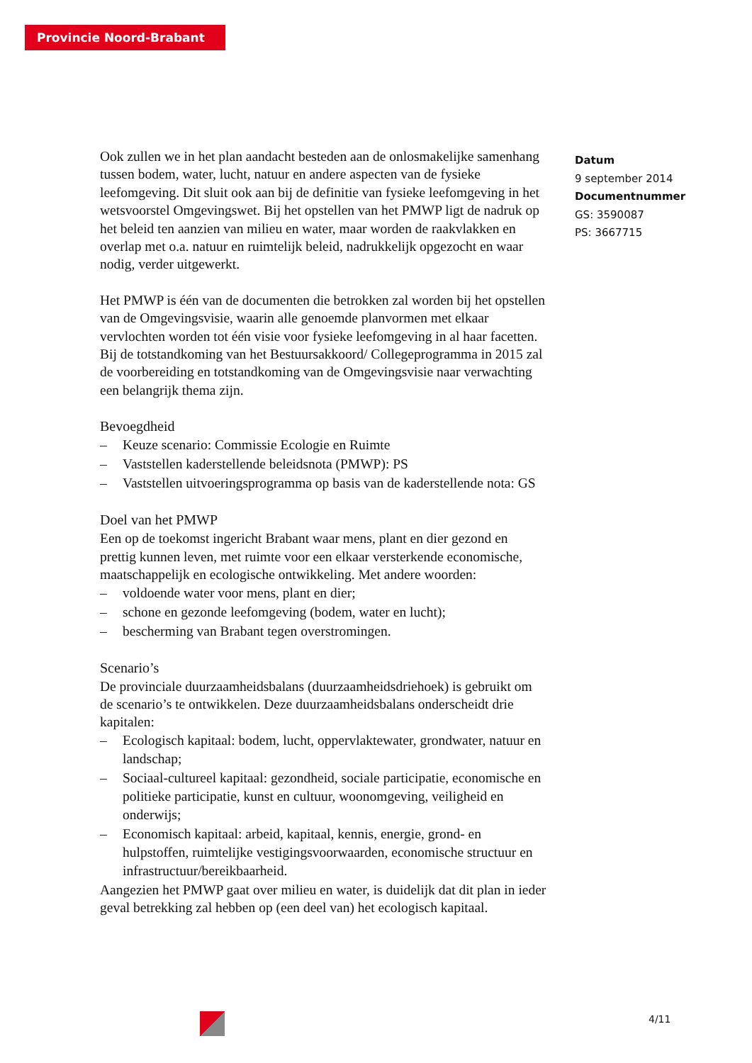Provincie Noord-Brabant
Ook zullen we in het plan aandacht besteden aan de onlosmakelijke samenhang tussen bodem, water, lucht, natuur en andere aspecten van de fysieke leefomgeving. Dit sluit ook aan bij de definitie van fysieke leefomgeving in het wetsvoorstel Omgevingswet. Bij het opstellen van het PMWP ligt de nadruk op het beleid ten aanzien van milieu en water, maar worden de raakvlakken en overlap met o.a. natuur en ruimtelijk beleid, nadrukkelijk opgezocht en waar nodig, verder uitgewerkt.
Het PMWP is één van de documenten die betrokken zal worden bij het opstellen van de Omgevingsvisie, waarin alle genoemde planvormen met elkaar vervlochten worden tot één visie voor fysieke leefomgeving in al haar facetten. Bij de totstandkoming van het Bestuursakkoord/ Collegeprogramma in 2015 zal de voorbereiding en totstandkoming van de Omgevingsvisie naar verwachting een belangrijk thema zijn.
Bevoegdheid
– Keuze scenario: Commissie Ecologie en Ruimte
– Vaststellen kaderstellende beleidsnota (PMWP): PS
– Vaststellen uitvoeringsprogramma op basis van de kaderstellende nota: GS
Doel van het PMWP
Een op de toekomst ingericht Brabant waar mens, plant en dier gezond en prettig kunnen leven, met ruimte voor een elkaar versterkende economische, maatschappelijk en ecologische ontwikkeling. Met andere woorden:
– voldoende water voor mens, plant en dier;
– schone en gezonde leefomgeving (bodem, water en lucht);
– bescherming van Brabant tegen overstromingen.
Scenario’s
De provinciale duurzaamheidsbalans (duurzaamheidsdriehoek) is gebruikt om de scenario’s te ontwikkelen. Deze duurzaamheidsbalans onderscheidt drie kapitalen:
– Ecologisch kapitaal: bodem, lucht, oppervlaktewater, grondwater, natuur en landschap;
– Sociaal-cultureel kapitaal: gezondheid, sociale participatie, economische en politieke participatie, kunst en cultuur, woonomgeving, veiligheid en onderwijs;
– Economisch kapitaal: arbeid, kapitaal, kennis, energie, grond- en hulpstoffen, ruimtelijke vestigingsvoorwaarden, economische structuur en infrastructuur/bereikbaarheid.
Aangezien het PMWP gaat over milieu en water, is duidelijk dat dit plan in ieder geval betrekking zal hebben op (een deel van) het ecologisch kapitaal.
Datum
9 september 2014
Documentnummer
GS: 3590087
PS: 3667715
4/11